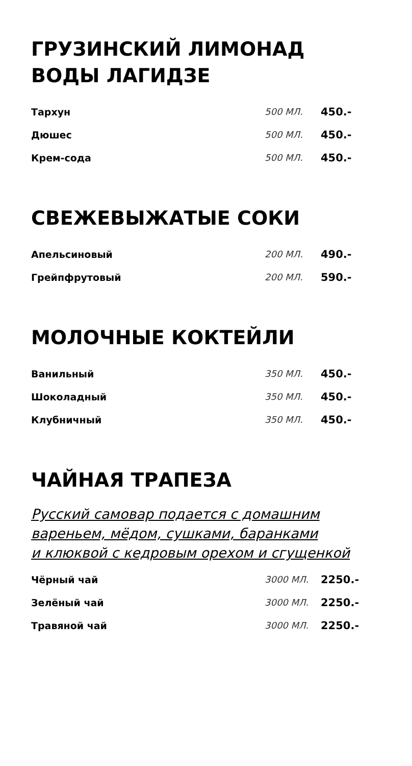ГРУЗИНСКИЙ ЛИМОНАД
ВОДЫ ЛАГИДЗЕ
| Тархун | 500 МЛ. | 450.- |
| Дюшес | 500 МЛ. | 450.- |
| Крем-сода | 500 МЛ. | 450.- |
СВЕЖЕВЫЖАТЫЕ СОКИ
| Апельсиновый | 200 МЛ. | 490.- |
| Грейпфрутовый | 200 МЛ. | 590.- |
МОЛОЧНЫЕ КОКТЕЙЛИ
| Ванильный | 350 МЛ. | 450.- |
| Шоколадный | 350 МЛ. | 450.- |
| Клубничный | 350 МЛ. | 450.- |
ЧАЙНАЯ ТРАПЕЗА
Русский самовар подается с домашним
вареньем, мёдом, сушками, баранками
и клюквой с кедровым орехом и сгущенкой
| Чёрный чай | 3000 МЛ. | 2250.- |
| Зелёный чай | 3000 МЛ. | 2250.- |
| Травяной чай | 3000 МЛ. | 2250.- |